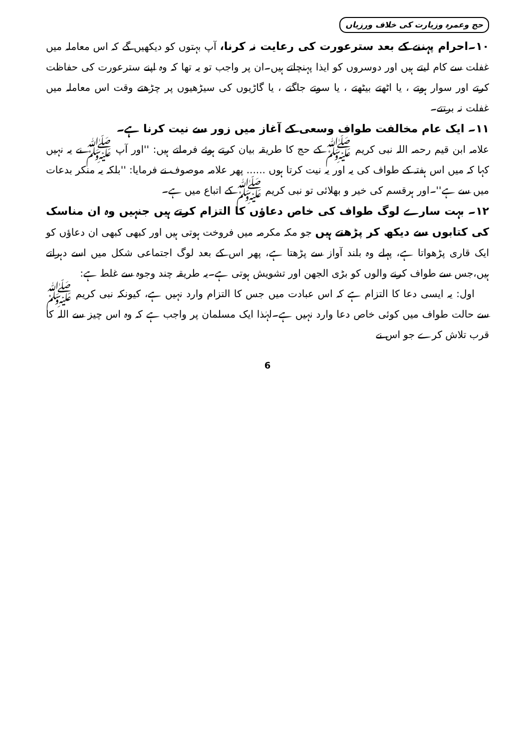حج وعمرہ وزیارت کی خلاف ورزیاں
۱۰۔احرام پہننے کے بعد سترعورت کی رعایت نہ کرنا، آپ بہتوں کو دیکھیں گے کہ اس معاملہ میں غفلت سے کام لیتے ہیں اور دوسروں کو ایذا پہنچاتے ہیں۔ان پر واجب تو یہ تھا کہ وہ اپنے سترعورت کی حفاظت کرتے اور سوار ہوتے ، یا اٹھتے بیٹھتے ، یا سوتے جاگتے ، یا گاڑیوں کی سیڑھیوں پر چڑھتے وقت اس معاملہ میں غفلت نہ برتتے۔
۱۱۔ ایک عام مخالفت طواف وسعی کے آغاز میں زور سے نیت کرنا ہے۔
علامہ ابن قیم رحمہ اللہ نبی کریم ﷺ کے حج کا طریقہ بیان کرتے ہوئے فرماتے ہیں: ''اور آپ ﷺ نے یہ نہیں کہا کہ میں اس ہفتہ کے طواف کی یہ اور یہ نیت کرتا ہوں ...... پھر علامہ موصوف نے فرمایا: ''بلکہ یہ منکر بدعات میں سے ہے''۔اور ہرقسم کی خیر و بھلائی تو نبی کریم ﷺ کے اتباع میں ہے۔
۱۲۔ بہت سارے لوگ طواف کی خاص دعاؤں کا التزام کرتے ہیں جنہیں وہ ان مناسک کی کتابوں سے دیکھ کر پڑھتے ہیں جو مکہ مکرمہ میں فروخت ہوتی ہیں اور کبھی کبھی ان دعاؤں کو ایک قاری پڑھواتا ہے، پہلے وہ بلند آواز سے پڑھتا ہے، پھر اس کے بعد لوگ اجتماعی شکل میں اسے دہراتے ہیں،جس سے طواف کرنے والوں کو بڑی الجھن اور تشویش ہوتی ہے۔یہ طریقہ چند وجوہ سے غلط ہے:
اول: یہ ایسی دعا کا التزام ہے کہ اس عبادت میں جس کا التزام وارد نہیں ہے، کیونکہ نبی کریم ﷺ سے حالت طواف میں کوئی خاص دعا وارد نہیں ہے۔لہٰذا ایک مسلمان پر واجب ہے کہ وہ اس چیز سے اللہ کا قرب تلاش کرے جو اس نے
6